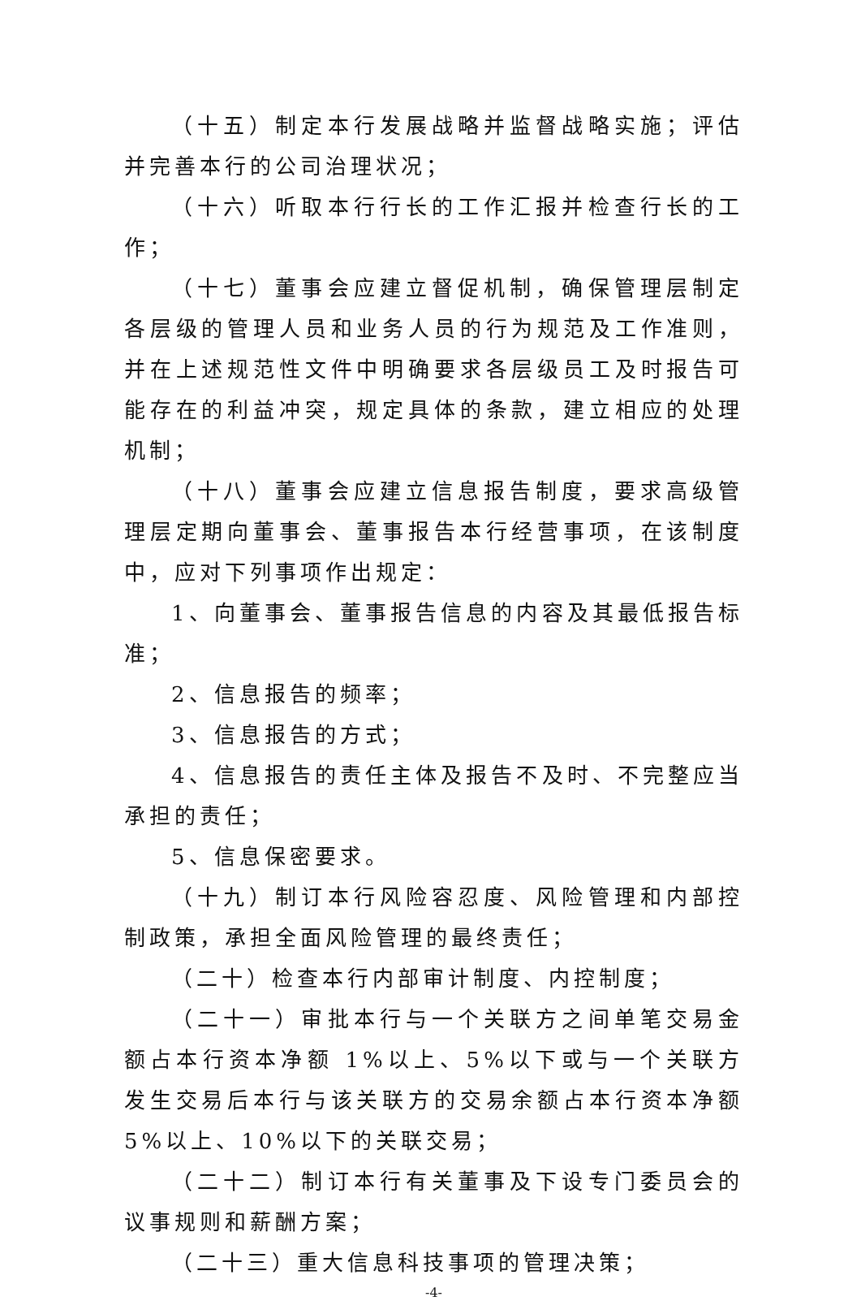（十五）制定本行发展战略并监督战略实施；评估并完善本行的公司治理状况；
（十六）听取本行行长的工作汇报并检查行长的工作；
（十七）董事会应建立督促机制，确保管理层制定各层级的管理人员和业务人员的行为规范及工作准则，并在上述规范性文件中明确要求各层级员工及时报告可能存在的利益冲突，规定具体的条款，建立相应的处理机制；
（十八）董事会应建立信息报告制度，要求高级管理层定期向董事会、董事报告本行经营事项，在该制度中，应对下列事项作出规定：
1、向董事会、董事报告信息的内容及其最低报告标准；
2、信息报告的频率；
3、信息报告的方式；
4、信息报告的责任主体及报告不及时、不完整应当承担的责任；
5、信息保密要求。
（十九）制订本行风险容忍度、风险管理和内部控制政策，承担全面风险管理的最终责任；
（二十）检查本行内部审计制度、内控制度；
（二十一）审批本行与一个关联方之间单笔交易金额占本行资本净额 1%以上、5%以下或与一个关联方发生交易后本行与该关联方的交易余额占本行资本净额 5%以上、10%以下的关联交易；
（二十二）制订本行有关董事及下设专门委员会的议事规则和薪酬方案；
（二十三）重大信息科技事项的管理决策；
-4-